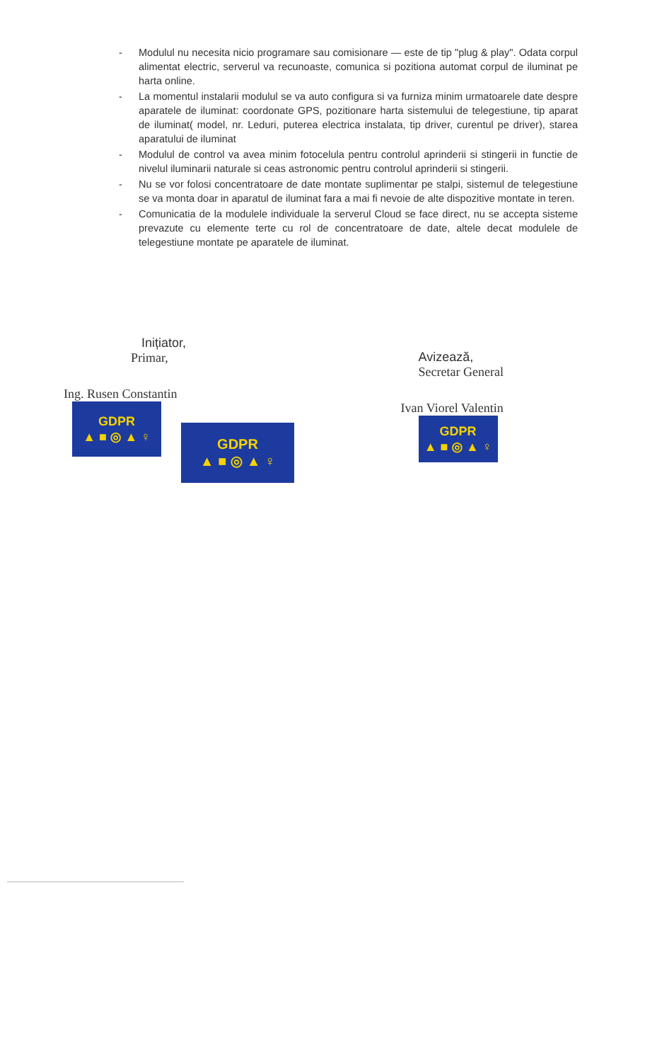- Modulul nu necesita nicio programare sau comisionare — este de tip "plug & play". Odata corpul alimentat electric, serverul va recunoaste, comunica si pozitiona automat corpul de iluminat pe harta online.
- La momentul instalarii modulul se va auto configura si va furniza minim urmatoarele date despre aparatele de iluminat: coordonate GPS, pozitionare harta sistemului de telegestiune, tip aparat de iluminat( model, nr. Leduri, puterea electrica instalata, tip driver, curentul pe driver), starea aparatului de iluminat
- Modulul de control va avea minim fotocelula pentru controlul aprinderii si stingerii in functie de nivelul iluminarii naturale si ceas astronomic pentru controlul aprinderii si stingerii.
- Nu se vor folosi concentratoare de date montate suplimentar pe stalpi, sistemul de telegestiune se va monta doar in aparatul de iluminat fara a mai fi nevoie de alte dispozitive montate in teren.
- Comunicatia de la modulele individuale la serverul Cloud se face direct, nu se accepta sisteme prevazute cu elemente terte cu rol de concentratoare de date, altele decat modulele de telegestiune montate pe aparatele de iluminat.
Inițiator,
Primar,
Ing. Rusen Constantin
GDPR
▲ ■ ◎ ▲ ♀
GDPR
▲ ■ ◎ ▲ ♀
Avizează,
Secretar General
Ivan Viorel Valentin
GDPR
▲ ■ ◎ ▲ ♀